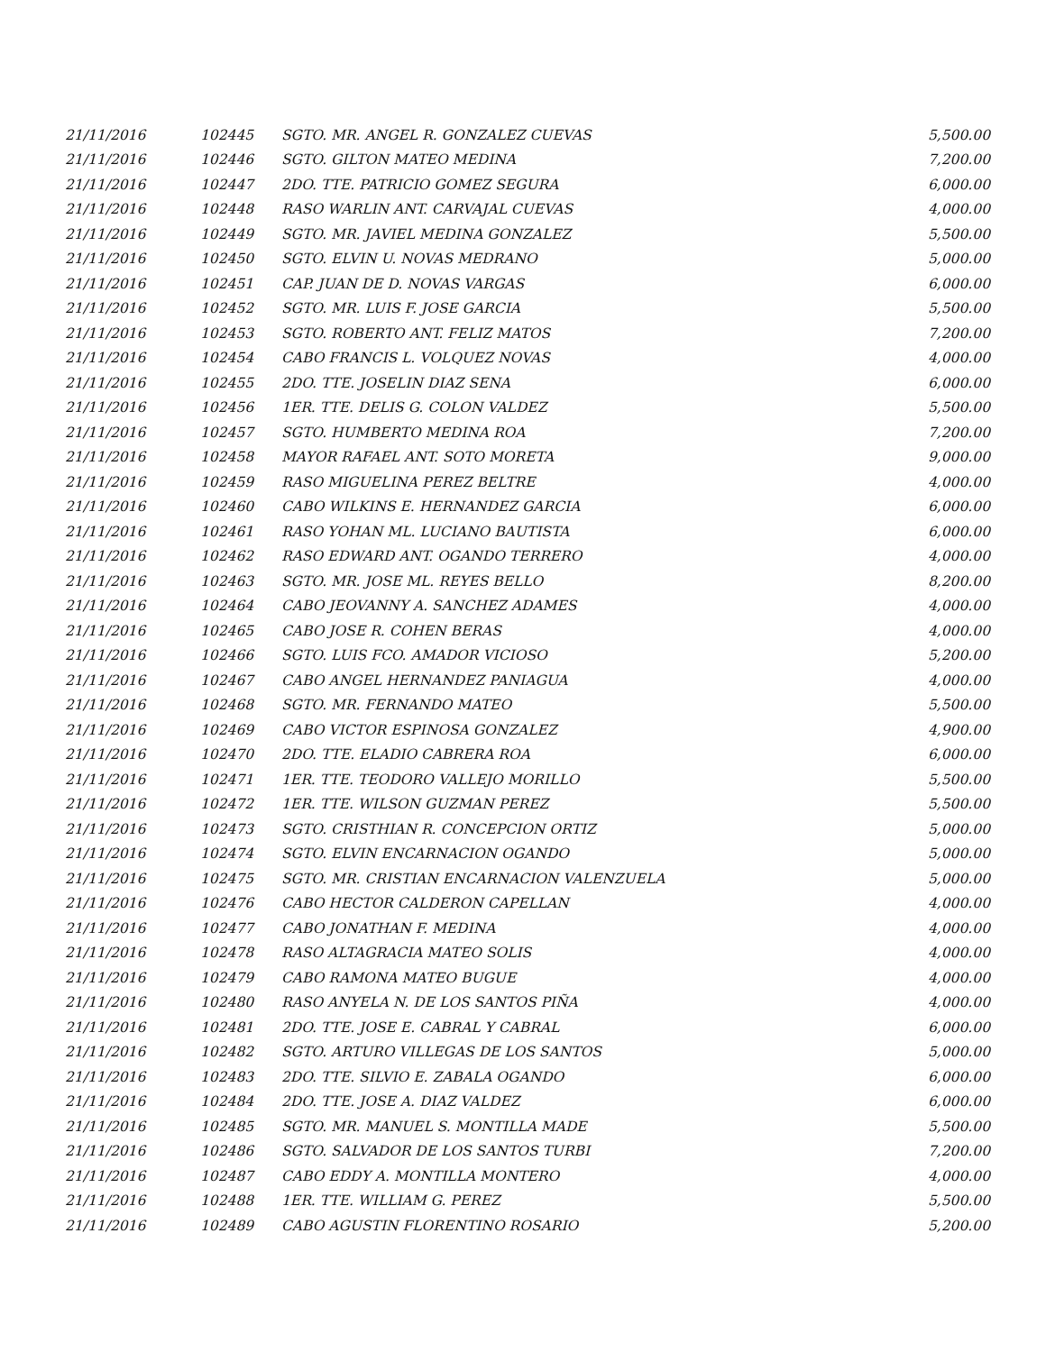| 21/11/2016 | 102445 | SGTO. MR. ANGEL R. GONZALEZ CUEVAS | 5,500.00 |
| 21/11/2016 | 102446 | SGTO. GILTON MATEO MEDINA | 7,200.00 |
| 21/11/2016 | 102447 | 2DO. TTE. PATRICIO GOMEZ SEGURA | 6,000.00 |
| 21/11/2016 | 102448 | RASO WARLIN ANT. CARVAJAL CUEVAS | 4,000.00 |
| 21/11/2016 | 102449 | SGTO. MR. JAVIEL MEDINA GONZALEZ | 5,500.00 |
| 21/11/2016 | 102450 | SGTO. ELVIN U. NOVAS MEDRANO | 5,000.00 |
| 21/11/2016 | 102451 | CAP. JUAN DE D. NOVAS VARGAS | 6,000.00 |
| 21/11/2016 | 102452 | SGTO. MR. LUIS F. JOSE GARCIA | 5,500.00 |
| 21/11/2016 | 102453 | SGTO. ROBERTO ANT. FELIZ MATOS | 7,200.00 |
| 21/11/2016 | 102454 | CABO FRANCIS L. VOLQUEZ NOVAS | 4,000.00 |
| 21/11/2016 | 102455 | 2DO. TTE. JOSELIN DIAZ SENA | 6,000.00 |
| 21/11/2016 | 102456 | 1ER. TTE. DELIS G. COLON VALDEZ | 5,500.00 |
| 21/11/2016 | 102457 | SGTO. HUMBERTO MEDINA ROA | 7,200.00 |
| 21/11/2016 | 102458 | MAYOR RAFAEL ANT. SOTO MORETA | 9,000.00 |
| 21/11/2016 | 102459 | RASO MIGUELINA PEREZ BELTRE | 4,000.00 |
| 21/11/2016 | 102460 | CABO WILKINS E. HERNANDEZ GARCIA | 6,000.00 |
| 21/11/2016 | 102461 | RASO YOHAN ML. LUCIANO BAUTISTA | 6,000.00 |
| 21/11/2016 | 102462 | RASO EDWARD ANT. OGANDO TERRERO | 4,000.00 |
| 21/11/2016 | 102463 | SGTO. MR. JOSE ML. REYES BELLO | 8,200.00 |
| 21/11/2016 | 102464 | CABO JEOVANNY A. SANCHEZ ADAMES | 4,000.00 |
| 21/11/2016 | 102465 | CABO JOSE R. COHEN BERAS | 4,000.00 |
| 21/11/2016 | 102466 | SGTO. LUIS FCO. AMADOR VICIOSO | 5,200.00 |
| 21/11/2016 | 102467 | CABO ANGEL HERNANDEZ PANIAGUA | 4,000.00 |
| 21/11/2016 | 102468 | SGTO. MR. FERNANDO MATEO | 5,500.00 |
| 21/11/2016 | 102469 | CABO VICTOR ESPINOSA GONZALEZ | 4,900.00 |
| 21/11/2016 | 102470 | 2DO. TTE. ELADIO CABRERA ROA | 6,000.00 |
| 21/11/2016 | 102471 | 1ER. TTE. TEODORO VALLEJO MORILLO | 5,500.00 |
| 21/11/2016 | 102472 | 1ER. TTE. WILSON GUZMAN PEREZ | 5,500.00 |
| 21/11/2016 | 102473 | SGTO. CRISTHIAN R. CONCEPCION ORTIZ | 5,000.00 |
| 21/11/2016 | 102474 | SGTO. ELVIN ENCARNACION OGANDO | 5,000.00 |
| 21/11/2016 | 102475 | SGTO. MR. CRISTIAN ENCARNACION VALENZUELA | 5,000.00 |
| 21/11/2016 | 102476 | CABO HECTOR CALDERON CAPELLAN | 4,000.00 |
| 21/11/2016 | 102477 | CABO JONATHAN F. MEDINA | 4,000.00 |
| 21/11/2016 | 102478 | RASO ALTAGRACIA MATEO SOLIS | 4,000.00 |
| 21/11/2016 | 102479 | CABO RAMONA MATEO BUGUE | 4,000.00 |
| 21/11/2016 | 102480 | RASO ANYELA N. DE LOS SANTOS PIÑA | 4,000.00 |
| 21/11/2016 | 102481 | 2DO. TTE. JOSE E. CABRAL Y CABRAL | 6,000.00 |
| 21/11/2016 | 102482 | SGTO. ARTURO VILLEGAS DE LOS SANTOS | 5,000.00 |
| 21/11/2016 | 102483 | 2DO. TTE. SILVIO E. ZABALA OGANDO | 6,000.00 |
| 21/11/2016 | 102484 | 2DO. TTE. JOSE A. DIAZ VALDEZ | 6,000.00 |
| 21/11/2016 | 102485 | SGTO. MR. MANUEL S. MONTILLA MADE | 5,500.00 |
| 21/11/2016 | 102486 | SGTO. SALVADOR DE LOS SANTOS TURBI | 7,200.00 |
| 21/11/2016 | 102487 | CABO EDDY A. MONTILLA MONTERO | 4,000.00 |
| 21/11/2016 | 102488 | 1ER. TTE. WILLIAM G. PEREZ | 5,500.00 |
| 21/11/2016 | 102489 | CABO AGUSTIN FLORENTINO ROSARIO | 5,200.00 |